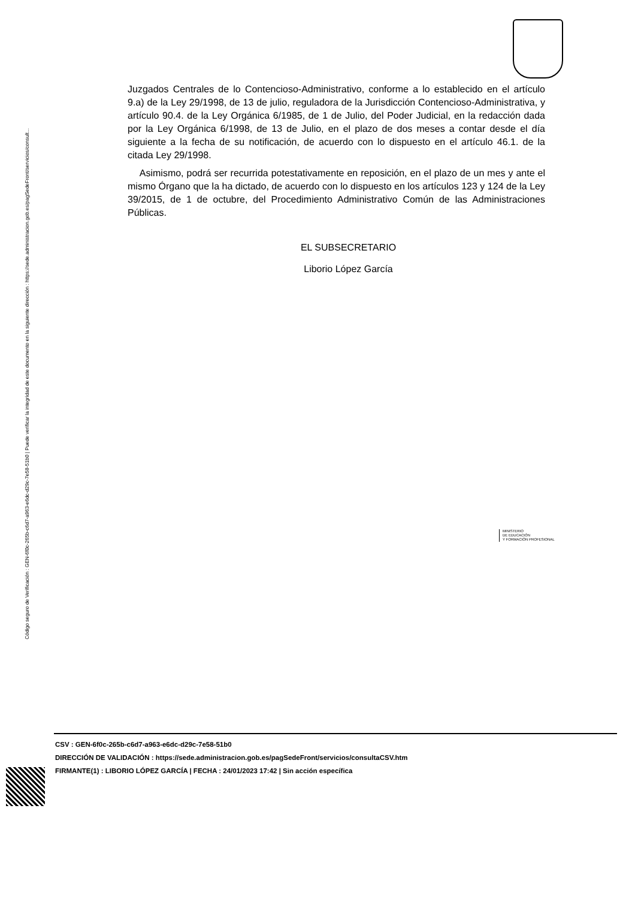Código seguro de Verificación : GEN-6f0c-265b-c6d7-a963-e6dc-d29c-7e58-51b0 | Puede verificar la integridad de este documento en la siguiente dirección : https://sede.administracion.gob.es/pagSedeFront/servicios/consult...
Juzgados Centrales de lo Contencioso-Administrativo, conforme a lo establecido en el artículo 9.a) de la Ley 29/1998, de 13 de julio, reguladora de la Jurisdicción Contencioso-Administrativa, y artículo 90.4. de la Ley Orgánica 6/1985, de 1 de Julio, del Poder Judicial, en la redacción dada por la Ley Orgánica 6/1998, de 13 de Julio, en el plazo de dos meses a contar desde el día siguiente a la fecha de su notificación, de acuerdo con lo dispuesto en el artículo 46.1. de la citada Ley 29/1998.
Asimismo, podrá ser recurrida potestativamente en reposición, en el plazo de un mes y ante el mismo Órgano que la ha dictado, de acuerdo con lo dispuesto en los artículos 123 y 124 de la Ley 39/2015, de 1 de octubre, del Procedimiento Administrativo Común de las Administraciones Públicas.
EL SUBSECRETARIO
Liborio López García
MINISTERIO
DE EDUCACIÓN
Y FORMACIÓN PROFESIONAL
CSV : GEN-6f0c-265b-c6d7-a963-e6dc-d29c-7e58-51b0
DIRECCIÓN DE VALIDACIÓN : https://sede.administracion.gob.es/pagSedeFront/servicios/consultaCSV.htm
FIRMANTE(1) : LIBORIO LÓPEZ GARCÍA | FECHA : 24/01/2023 17:42 | Sin acción específica